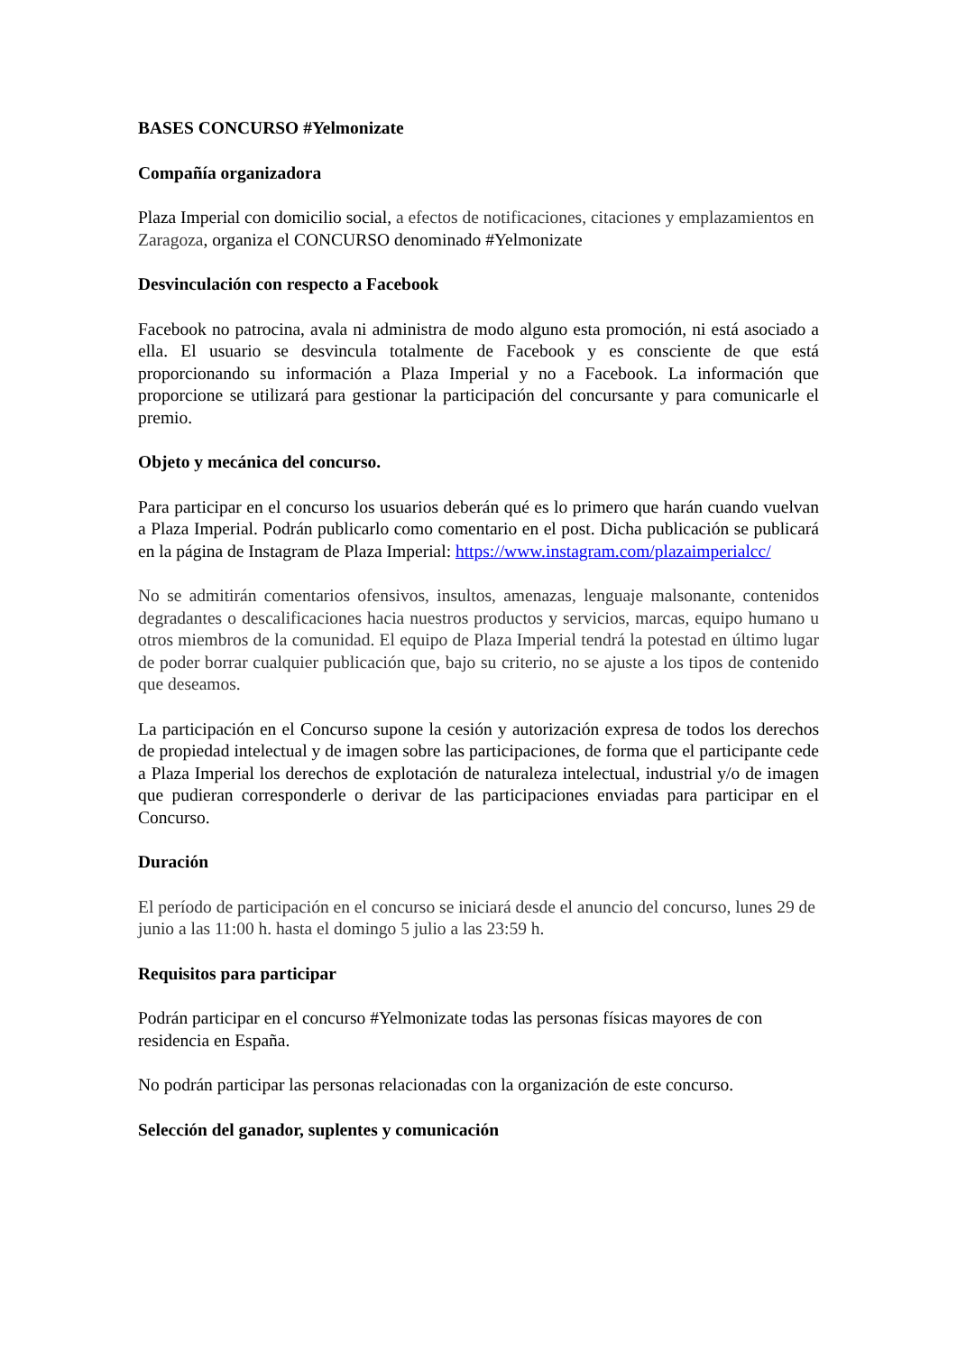BASES CONCURSO #Yelmonizate
Compañía organizadora
Plaza Imperial con domicilio social, a efectos de notificaciones, citaciones y emplazamientos en Zaragoza, organiza el CONCURSO denominado #Yelmonizate
Desvinculación con respecto a Facebook
Facebook no patrocina, avala ni administra de modo alguno esta promoción, ni está asociado a ella. El usuario se desvincula totalmente de Facebook y es consciente de que está proporcionando su información a Plaza Imperial y no a Facebook. La información que proporcione se utilizará para gestionar la participación del concursante y para comunicarle el premio.
Objeto y mecánica del concurso.
Para participar en el concurso los usuarios deberán qué es lo primero que harán cuando vuelvan a Plaza Imperial. Podrán publicarlo como comentario en el post. Dicha publicación se publicará en la página de Instagram de Plaza Imperial: https://www.instagram.com/plazaimperialcc/
No se admitirán comentarios ofensivos, insultos, amenazas, lenguaje malsonante, contenidos degradantes o descalificaciones hacia nuestros productos y servicios, marcas, equipo humano u otros miembros de la comunidad. El equipo de Plaza Imperial tendrá la potestad en último lugar de poder borrar cualquier publicación que, bajo su criterio, no se ajuste a los tipos de contenido que deseamos.
La participación en el Concurso supone la cesión y autorización expresa de todos los derechos de propiedad intelectual y de imagen sobre las participaciones, de forma que el participante cede a Plaza Imperial los derechos de explotación de naturaleza intelectual, industrial y/o de imagen que pudieran corresponderle o derivar de las participaciones enviadas para participar en el Concurso.
Duración
El período de participación en el concurso se iniciará desde el anuncio del concurso, lunes 29 de junio a las 11:00 h. hasta el domingo 5 julio a las 23:59 h.
Requisitos para participar
Podrán participar en el concurso #Yelmonizate todas las personas físicas mayores de con residencia en España.
No podrán participar las personas relacionadas con la organización de este concurso.
Selección del ganador, suplentes y comunicación